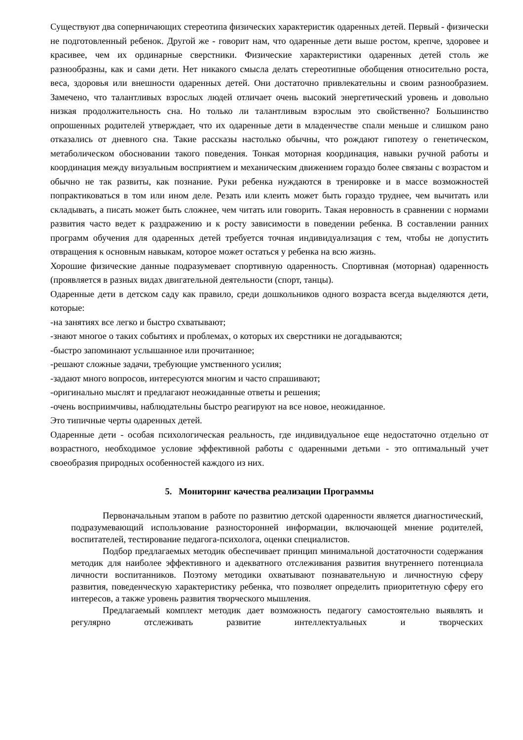Существуют два соперничающих стереотипа физических характеристик одаренных детей. Первый - физически не подготовленный ребенок. Другой же - говорит нам, что одаренные дети выше ростом, крепче, здоровее и красивее, чем их ординарные сверстники. Физические характеристики одаренных детей столь же разнообразны, как и сами дети. Нет никакого смысла делать стереотипные обобщения относительно роста, веса, здоровья или внешности одаренных детей. Они достаточно привлекательны и своим разнообразием. Замечено, что талантливых взрослых людей отличает очень высокий энергетический уровень и довольно низкая продолжительность сна. Но только ли талантливым взрослым это свойственно? Большинство опрошенных родителей утверждает, что их одаренные дети в младенчестве спали меньше и слишком рано отказались от дневного сна. Такие рассказы настолько обычны, что рождают гипотезу о генетическом, метаболическом обосновании такого поведения. Тонкая моторная координация, навыки ручной работы и координация между визуальным восприятием и механическим движением гораздо более связаны с возрастом и обычно не так развиты, как познание. Руки ребенка нуждаются в тренировке и в массе возможностей попрактиковаться в том или ином деле. Резать или клеить может быть гораздо труднее, чем вычитать или складывать, а писать может быть сложнее, чем читать или говорить. Такая неровность в сравнении с нормами развития часто ведет к раздражению и к росту зависимости в поведении ребенка. В составлении ранних программ обучения для одаренных детей требуется точная индивидуализация с тем, чтобы не допустить отвращения к основным навыкам, которое может остаться у ребенка на всю жизнь.
Хорошие физические данные подразумевает спортивную одаренность. Спортивная (моторная) одаренность (проявляется в разных видах двигательной деятельности (спорт, танцы).
Одаренные дети в детском саду как правило, среди дошкольников одного возраста всегда выделяются дети, которые:
-на занятиях все легко и быстро схватывают;
-знают многое о таких событиях и проблемах, о которых их сверстники не догадываются;
-быстро запоминают услышанное или прочитанное;
-решают сложные задачи, требующие умственного усилия;
-задают много вопросов, интересуются многим и часто спрашивают;
-оригинально мыслят и предлагают неожиданные ответы и решения;
-очень восприимчивы, наблюдательны быстро реагируют на все новое, неожиданное.
Это типичные черты одаренных детей.
Одаренные дети - особая психологическая реальность, где индивидуальное еще недостаточно отдельно от возрастного, необходимое условие эффективной работы с одаренными детьми - это оптимальный учет своеобразия природных особенностей каждого из них.
5. Мониторинг качества реализации Программы
Первоначальным этапом в работе по развитию детской одаренности является диагностический, подразумевающий использование разносторонней информации, включающей мнение родителей, воспитателей, тестирование педагога-психолога, оценки специалистов.
Подбор предлагаемых методик обеспечивает принцип минимальной достаточности содержания методик для наиболее эффективного и адекватного отслеживания развития внутреннего потенциала личности воспитанников. Поэтому методики охватывают познавательную и личностную сферу развития, поведенческую характеристику ребенка, что позволяет определить приоритетную сферу его интересов, а также уровень развития творческого мышления.
Предлагаемый комплект методик дает возможность педагогу самостоятельно выявлять и регулярно отслеживать развитие интеллектуальных и творческих